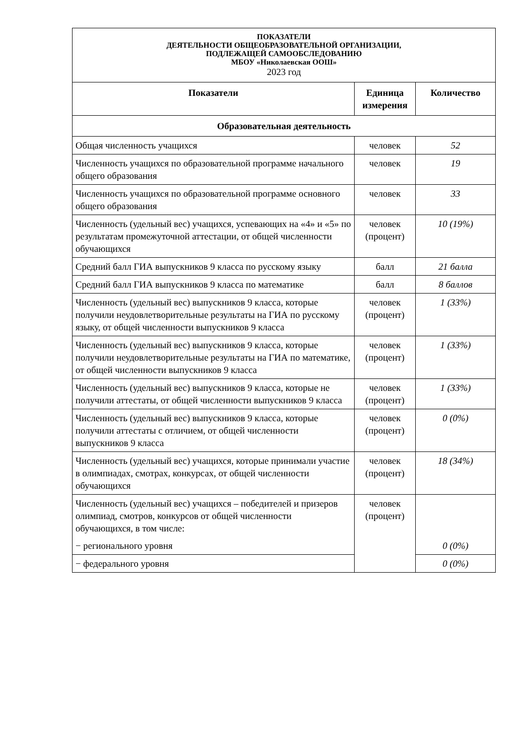| ПОКАЗАТЕЛИ ДЕЯТЕЛЬНОСТИ ОБЩЕОБРАЗОВАТЕЛЬНОЙ ОРГАНИЗАЦИИ, ПОДЛЕЖАЩЕЙ САМООБСЛЕДОВАНИЮ МБОУ «Николаевская ООШ» 2023 год | | |
| Показатели | Единица измерения | Количество |
| Образовательная деятельность | | |
| Общая численность учащихся | человек | 52 |
| Численность учащихся по образовательной программе начального общего образования | человек | 19 |
| Численность учащихся по образовательной программе основного общего образования | человек | 33 |
| Численность (удельный вес) учащихся, успевающих на «4» и «5» по результатам промежуточной аттестации, от общей численности обучающихся | человек (процент) | 10 (19%) |
| Средний балл ГИА выпускников 9 класса по русскому языку | балл | 21 балла |
| Средний балл ГИА выпускников 9 класса по математике | балл | 8 баллов |
| Численность (удельный вес) выпускников 9 класса, которые получили неудовлетворительные результаты на ГИА по русскому языку, от общей численности выпускников 9 класса | человек (процент) | 1 (33%) |
| Численность (удельный вес) выпускников 9 класса, которые получили неудовлетворительные результаты на ГИА по математике, от общей численности выпускников 9 класса | человек (процент) | 1 (33%) |
| Численность (удельный вес) выпускников 9 класса, которые не получили аттестаты, от общей численности выпускников 9 класса | человек (процент) | 1 (33%) |
| Численность (удельный вес) выпускников 9 класса, которые получили аттестаты с отличием, от общей численности выпускников 9 класса | человек (процент) | 0 (0%) |
| Численность (удельный вес) учащихся, которые принимали участие в олимпиадах, смотрах, конкурсах, от общей численности обучающихся | человек (процент) | 18 (34%) |
| Численность (удельный вес) учащихся – победителей и призеров олимпиад, смотров, конкурсов от общей численности обучающихся, в том числе: − регионального уровня | человек (процент) | 0 (0%) |
| − федерального уровня | | 0 (0%) |